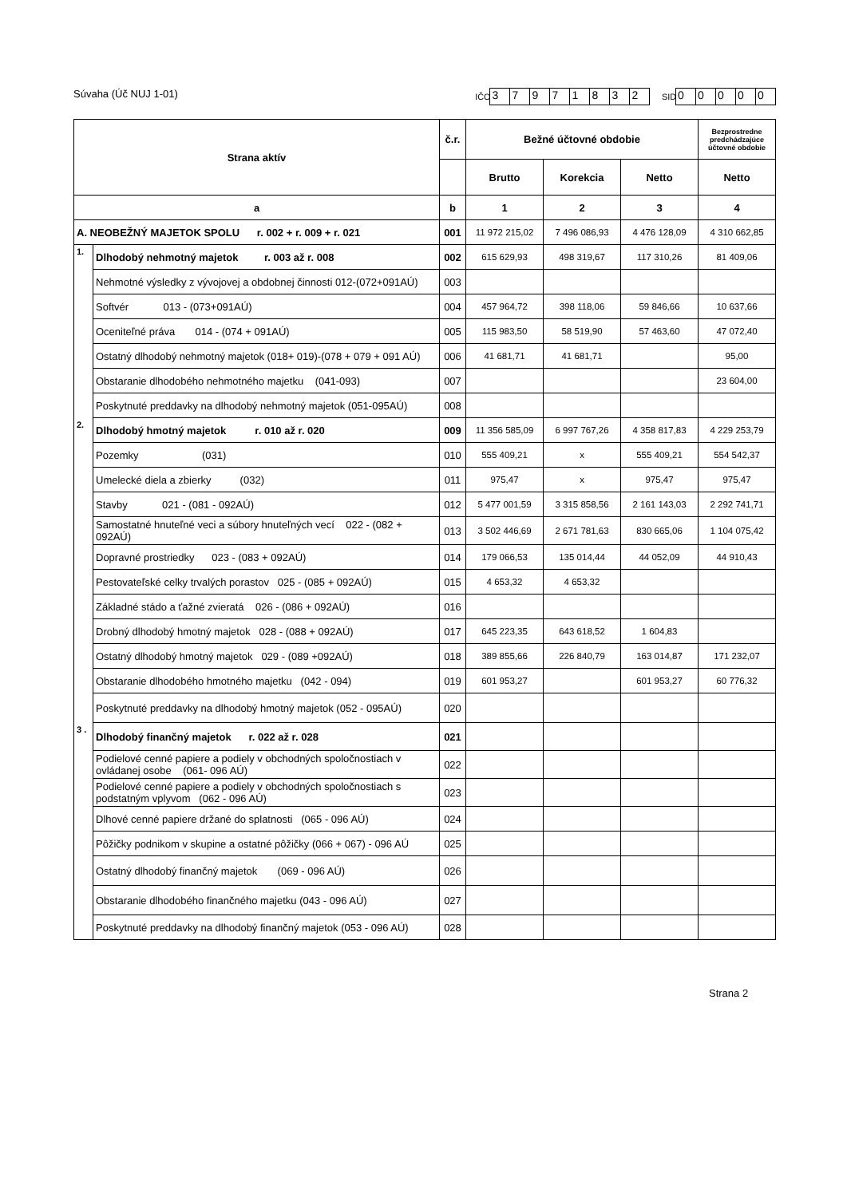Súvaha (Úč NUJ 1-01)
IČO 37971832 SID 00000
| Strana aktív | | č.r. | Bežné účtovné obdobie | | | Bezprostredne predchádzajúce účtovné obdobie |
| --- | --- | --- | --- | --- | --- | --- |
| | | | Brutto | Korekcia | Netto | Netto |
| a | | b | 1 | 2 | 3 | 4 |
| A. NEOBEŽNÝ MAJETOK SPOLU r. 002 + r. 009 + r. 021 | | 001 | 11 972 215,02 | 7 496 086,93 | 4 476 128,09 | 4 310 662,85 |
| 1. | Dlhodobý nehmotný majetok r. 003 až r. 008 | 002 | 615 629,93 | 498 319,67 | 117 310,26 | 81 409,06 |
| | Nehmotné výsledky z vývojovej a obdobnej činnosti 012-(072+091AÚ) | 003 | | | | |
| | Softvér 013 - (073+091AÚ) | 004 | 457 964,72 | 398 118,06 | 59 846,66 | 10 637,66 |
| | Oceniteľné práva 014 - (074 + 091AÚ) | 005 | 115 983,50 | 58 519,90 | 57 463,60 | 47 072,40 |
| | Ostatný dlhodobý nehmotný majetok (018+ 019)-(078 + 079 + 091 AÚ) | 006 | 41 681,71 | 41 681,71 | | 95,00 |
| | Obstaranie dlhodobého nehmotného majetku (041-093) | 007 | | | | 23 604,00 |
| | Poskytnuté preddavky na dlhodobý nehmotný majetok (051-095AÚ) | 008 | | | | |
| 2. | Dlhodobý hmotný majetok r. 010 až r. 020 | 009 | 11 356 585,09 | 6 997 767,26 | 4 358 817,83 | 4 229 253,79 |
| | Pozemky (031) | 010 | 555 409,21 | x | 555 409,21 | 554 542,37 |
| | Umelecké diela a zbierky (032) | 011 | 975,47 | x | 975,47 | 975,47 |
| | Stavby 021 - (081 - 092AÚ) | 012 | 5 477 001,59 | 3 315 858,56 | 2 161 143,03 | 2 292 741,71 |
| | Samostatné hnuteľné veci a súbory hnuteľných vecí 022 - (082 + 092AÚ) | 013 | 3 502 446,69 | 2 671 781,63 | 830 665,06 | 1 104 075,42 |
| | Dopravné prostriedky 023 - (083 + 092AÚ) | 014 | 179 066,53 | 135 014,44 | 44 052,09 | 44 910,43 |
| | Pestovateľské celky trvalých porastov 025 - (085 + 092AÚ) | 015 | 4 653,32 | 4 653,32 | | |
| | Základné stádo a ťažné zvieratá 026 - (086 + 092AÚ) | 016 | | | | |
| | Drobný dlhodobý hmotný majetok 028 - (088 + 092AÚ) | 017 | 645 223,35 | 643 618,52 | 1 604,83 | |
| | Ostatný dlhodobý hmotný majetok 029 - (089 +092AÚ) | 018 | 389 855,66 | 226 840,79 | 163 014,87 | 171 232,07 |
| | Obstaranie dlhodobého hmotného majetku (042 - 094) | 019 | 601 953,27 | | 601 953,27 | 60 776,32 |
| | Poskytnuté preddavky na dlhodobý hmotný majetok (052 - 095AÚ) | 020 | | | | |
| 3 . | Dlhodobý finančný majetok r. 022 až r. 028 | 021 | | | | |
| | Podielové cenné papiere a podiely v obchodných spoločnostiach v ovládanej osobe (061- 096 AÚ) | 022 | | | | |
| | Podielové cenné papiere a podiely v obchodných spoločnostiach s podstatným vplyvom (062 - 096 AÚ) | 023 | | | | |
| | Dlhové cenné papiere držané do splatnosti (065 - 096 AÚ) | 024 | | | | |
| | Pôžičky podnikom v skupine a ostatné pôžičky (066 + 067) - 096 AÚ | 025 | | | | |
| | Ostatný dlhodobý finančný majetok (069 - 096 AÚ) | 026 | | | | |
| | Obstaranie dlhodobého finančného majetku (043 - 096 AÚ) | 027 | | | | |
| | Poskytnuté preddavky na dlhodobý finančný majetok (053 - 096 AÚ) | 028 | | | | |
Strana 2